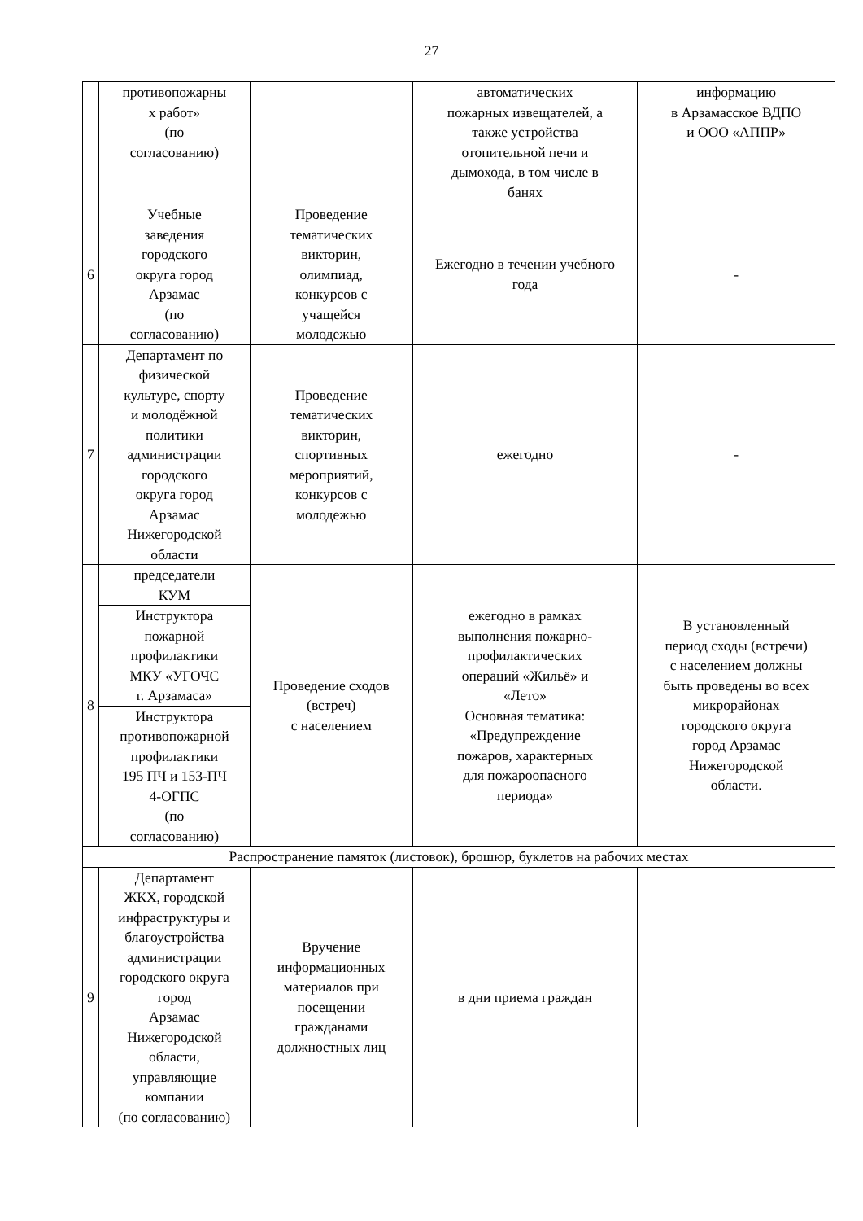27
| | противопожарны х работ» (по согласованию) | | автоматических пожарных извещателей, а также устройства отопительной печи и дымохода, в том числе в банях | информацию в Арзамасское ВДПО и ООО «АППР» |
| 6 | Учебные заведения городского округа город Арзамас (по согласованию) | Проведение тематических викторин, олимпиад, конкурсов с учащейся молодежью | Ежегодно в течении учебного года | - |
| 7 | Департамент по физической культуре, спорту и молодёжной политики администрации городского округа город Арзамас Нижегородской области | Проведение тематических викторин, спортивных мероприятий, конкурсов с молодежью | ежегодно | - |
| 8 | председатели КУМ | Проведение сходов (встреч) с населением | ежегодно в рамках выполнения пожарно- профилактических операций «Жильё» и «Лето» Основная тематика: «Предупреждение пожаров, характерных для пожароопасного периода» | В установленный период сходы (встречи) с населением должны быть проведены во всех микрорайонах городского округа город Арзамас Нижегородской области. |
| | Инструктора пожарной профилактики МКУ «УГОЧС г. Арзамаса» | | | |
| | Инструктора противопожарной профилактики 195 ПЧ и 153-ПЧ 4-ОГПС (по согласованию) | | | |
| Распространение памяток (листовок), брошюр, буклетов на рабочих местах | | | | |
| 9 | Департамент ЖКХ, городской инфраструктуры и благоустройства администрации городского округа город Арзамас Нижегородской области, управляющие компании (по согласованию) | Вручение информационных материалов при посещении гражданами должностных лиц | в дни приема граждан | |